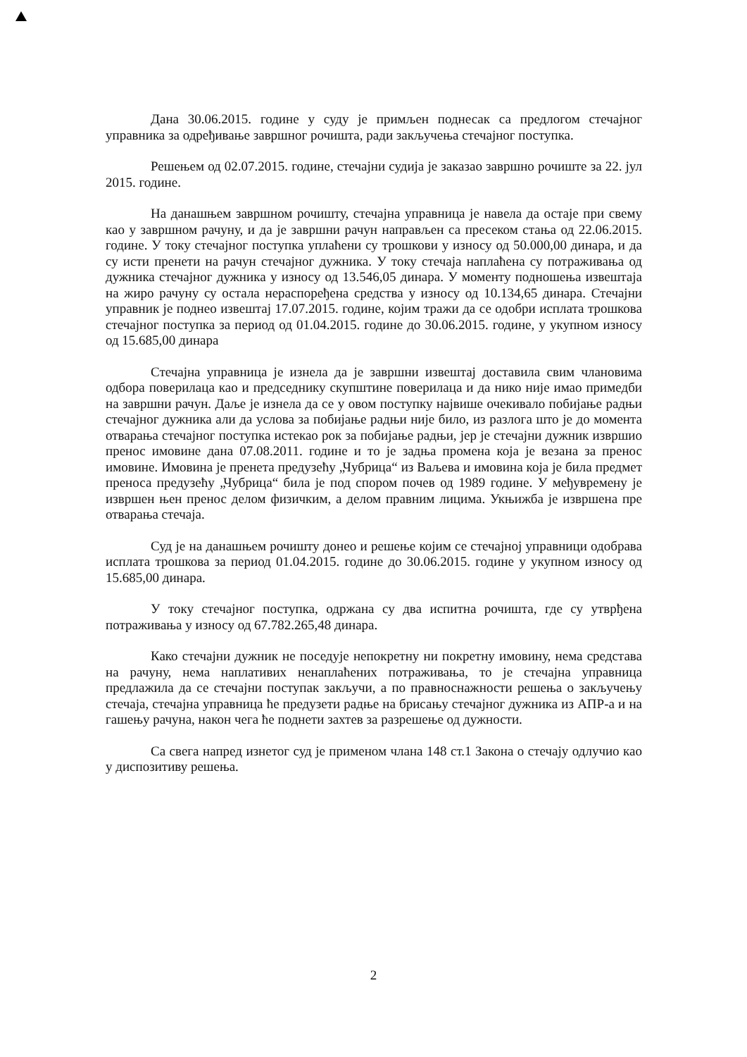Дана 30.06.2015. године у суду је примљен поднесак са предлогом стечајног управника за одређивање завршног рочишта, ради закључења стечајног поступка.
Решењем од 02.07.2015. године, стечајни судија је заказао завршно рочиште за 22. јул 2015. године.
На данашњем завршном рочишту, стечајна управница је навела да остаје при свему као у завршном рачуну, и да је завршни рачун направљен са пресеком стања од 22.06.2015. године. У току стечајног поступка уплаћени су трошкови у износу од 50.000,00 динара, и да су исти пренети на рачун стечајног дужника. У току стечаја наплаћена су потраживања од дужника стечајног дужника у износу од 13.546,05 динара. У моменту подношења извештаја на жиро рачуну су остала нераспоређена средства у износу од 10.134,65 динара. Стечајни управник је поднео извештај 17.07.2015. године, којим тражи да се одобри исплата трошкова стечајног поступка за период од 01.04.2015. године до 30.06.2015. године, у укупном износу од 15.685,00 динара
Стечајна управница је изнела да је завршни извештај доставила свим члановима одбора поверилаца као и председнику скупштине поверилаца и да нико није имао примедби на завршни рачун. Даље је изнела да се у овом поступку највише очекивало побијање радњи стечајног дужника али да услова за побијање радњи није било, из разлога што је до момента отварања стечајног поступка истекао рок за побијање радњи, јер је стечајни дужник извршио пренос имовине дана 07.08.2011. године и то је задња промена која је везана за пренос имовине. Имовина је пренета предузећу „Чубрица“ из Ваљева и имовина која је била предмет преноса предузећу „Чубрица“ била је под спором почев од 1989 године. У међувремену је извршен њен пренос делом физичким, а делом правним лицима. Укњижба је извршена пре отварања стечаја.
Суд је на данашњем рочишту донео и решење којим се стечајној управници одобрава исплата трошкова за период 01.04.2015. године до 30.06.2015. године у укупном износу од 15.685,00 динара.
У току стечајног поступка, одржана су два испитна рочишта, где су утврђена потраживања у износу од 67.782.265,48 динара.
Како стечајни дужник не поседује непокретну ни покретну имовину, нема средстава на рачуну, нема наплативих ненаплаћених потраживања, то је стечајна управница предлажила да се стечајни поступак закључи, а по правноснажности решења о закључењу стечаја, стечајна управница ће предузети радње на брисању стечајног дужника из АПР-а и на гашењу рачуна, након чега ће поднети захтев за разрешење од дужности.
Са свега напред изнетог суд је применом члана 148 ст.1 Закона о стечају одлучио као у диспозитиву решења.
2